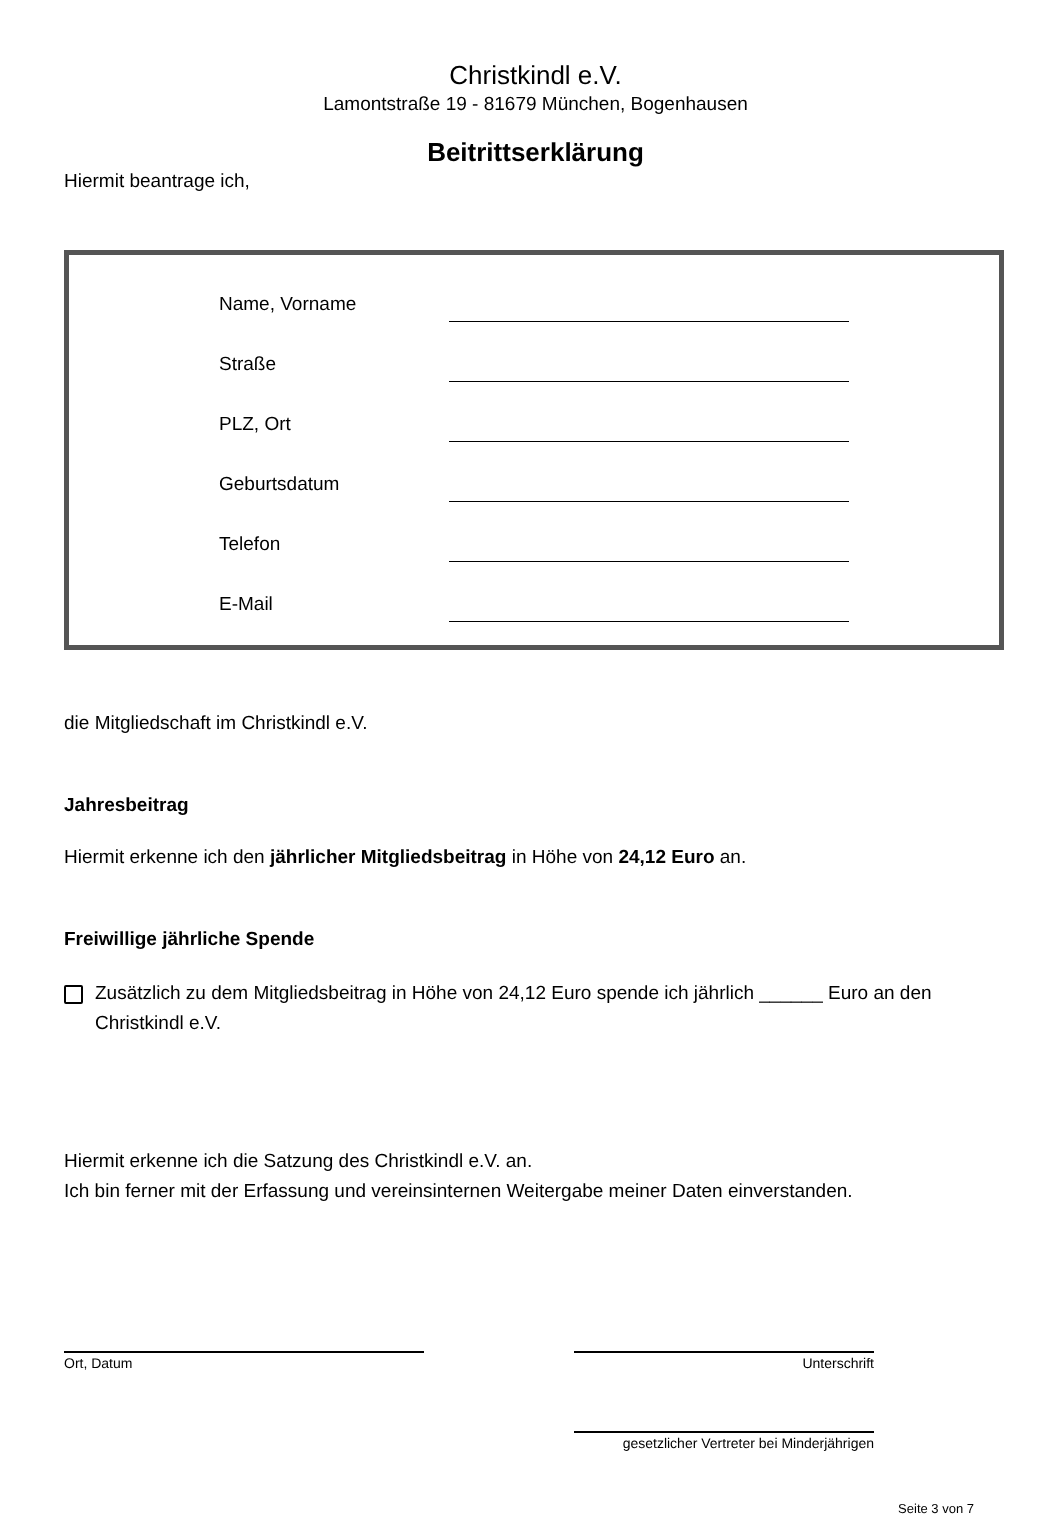Christkindl e.V.
Lamontstraße 19 - 81679 München, Bogenhausen
Beitrittserklärung
Hiermit beantrage ich,
Name, Vorname
Straße
PLZ, Ort
Geburtsdatum
Telefon
E-Mail
die Mitgliedschaft im Christkindl e.V.
Jahresbeitrag
Hiermit erkenne ich den jährlicher Mitgliedsbeitrag in Höhe von 24,12 Euro an.
Freiwillige jährliche Spende
Zusätzlich zu dem Mitgliedsbeitrag in Höhe von 24,12 Euro spende ich jährlich ______ Euro an den Christkindl e.V.
Hiermit erkenne ich die Satzung des Christkindl e.V. an.
Ich bin ferner mit der Erfassung und vereinsinternen Weitergabe meiner Daten einverstanden.
Ort, Datum Unterschrift
gesetzlicher Vertreter bei Minderjährigen
Seite 3 von 7